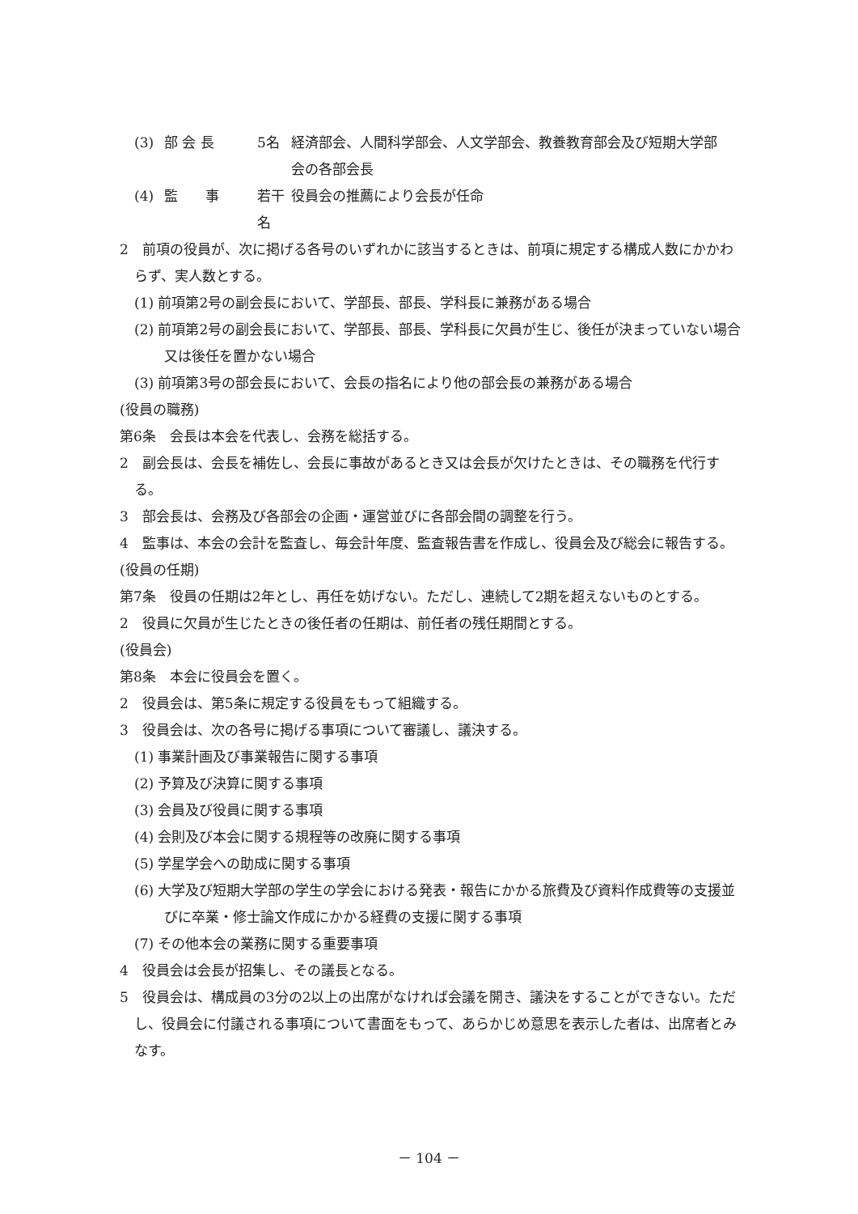(3) 部 会 長 5名 経済部会、人間科学部会、人文学部会、教養教育部会及び短期大学部会の各部会長
(4) 監　　事 若干名 役員会の推薦により会長が任命
2　前項の役員が、次に掲げる各号のいずれかに該当するときは、前項に規定する構成人数にかかわらず、実人数とする。
(1) 前項第2号の副会長において、学部長、部長、学科長に兼務がある場合
(2) 前項第2号の副会長において、学部長、部長、学科長に欠員が生じ、後任が決まっていない場合又は後任を置かない場合
(3) 前項第3号の部会長において、会長の指名により他の部会長の兼務がある場合
(役員の職務)
第6条　会長は本会を代表し、会務を総括する。
2　副会長は、会長を補佐し、会長に事故があるとき又は会長が欠けたときは、その職務を代行する。
3　部会長は、会務及び各部会の企画・運営並びに各部会間の調整を行う。
4　監事は、本会の会計を監査し、毎会計年度、監査報告書を作成し、役員会及び総会に報告する。
(役員の任期)
第7条　役員の任期は2年とし、再任を妨げない。ただし、連続して2期を超えないものとする。
2　役員に欠員が生じたときの後任者の任期は、前任者の残任期間とする。
(役員会)
第8条　本会に役員会を置く。
2　役員会は、第5条に規定する役員をもって組織する。
3　役員会は、次の各号に掲げる事項について審議し、議決する。
(1) 事業計画及び事業報告に関する事項
(2) 予算及び決算に関する事項
(3) 会員及び役員に関する事項
(4) 会則及び本会に関する規程等の改廃に関する事項
(5) 学星学会への助成に関する事項
(6) 大学及び短期大学部の学生の学会における発表・報告にかかる旅費及び資料作成費等の支援並びに卒業・修士論文作成にかかる経費の支援に関する事項
(7) その他本会の業務に関する重要事項
4　役員会は会長が招集し、その議長となる。
5　役員会は、構成員の3分の2以上の出席がなければ会議を開き、議決をすることができない。ただし、役員会に付議される事項について書面をもって、あらかじめ意思を表示した者は、出席者とみなす。
－ 104 －